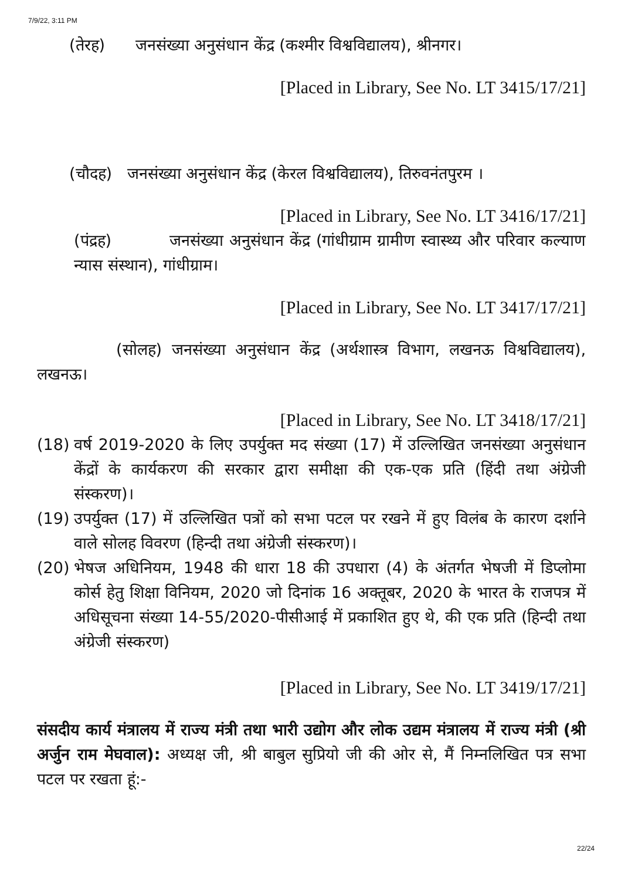7/9/22, 3:11 PM
(तेरह) जनसंख्या अनुसंधान केंद्र (कश्मीर विश्वविद्यालय), श्रीनगर।
[Placed in Library, See No. LT 3415/17/21]
(चौदह) जनसंख्या अनुसंधान केंद्र (केरल विश्वविद्यालय), तिरुवनंतपुरम ।
[Placed in Library, See No. LT 3416/17/21]
(पंद्रह) जनसंख्या अनुसंधान केंद्र (गांधीग्राम ग्रामीण स्वास्थ्य और परिवार कल्याण न्यास संस्थान), गांधीग्राम।
[Placed in Library, See No. LT 3417/17/21]
(सोलह) जनसंख्या अनुसंधान केंद्र (अर्थशास्त्र विभाग, लखनऊ विश्वविद्यालय), लखनऊ।
[Placed in Library, See No. LT 3418/17/21]
(18)
वर्ष 2019-2020 के लिए उपर्युक्त मद संख्या (17) में उल्लिखित जनसंख्या अनुसंधान केंद्रों के कार्यकरण की सरकार द्वारा समीक्षा की एक-एक प्रति (हिंदी तथा अंग्रेजी संस्करण)।
(19)
उपर्युक्त (17) में उल्लिखित पत्रों को सभा पटल पर रखने में हुए विलंब के कारण दर्शाने वाले सोलह विवरण (हिन्दी तथा अंग्रेजी संस्करण)।
(20)
भेषज अधिनियम, 1948 की धारा 18 की उपधारा (4) के अंतर्गत भेषजी में डिप्लोमा कोर्स हेतु शिक्षा विनियम, 2020 जो दिनांक 16 अक्तूबर, 2020 के भारत के राजपत्र में अधिसूचना संख्या 14-55/2020-पीसीआई में प्रकाशित हुए थे, की एक प्रति (हिन्दी तथा अंग्रेजी संस्करण)
[Placed in Library, See No. LT 3419/17/21]
संसदीय कार्य मंत्रालय में राज्य मंत्री तथा भारी उद्योग और लोक उद्यम मंत्रालय में राज्य मंत्री (श्री अर्जुन राम मेघवाल): अध्यक्ष जी, श्री बाबुल सुप्रियो जी की ओर से, मैं निम्नलिखित पत्र सभा पटल पर रखता हूं:-
22/24